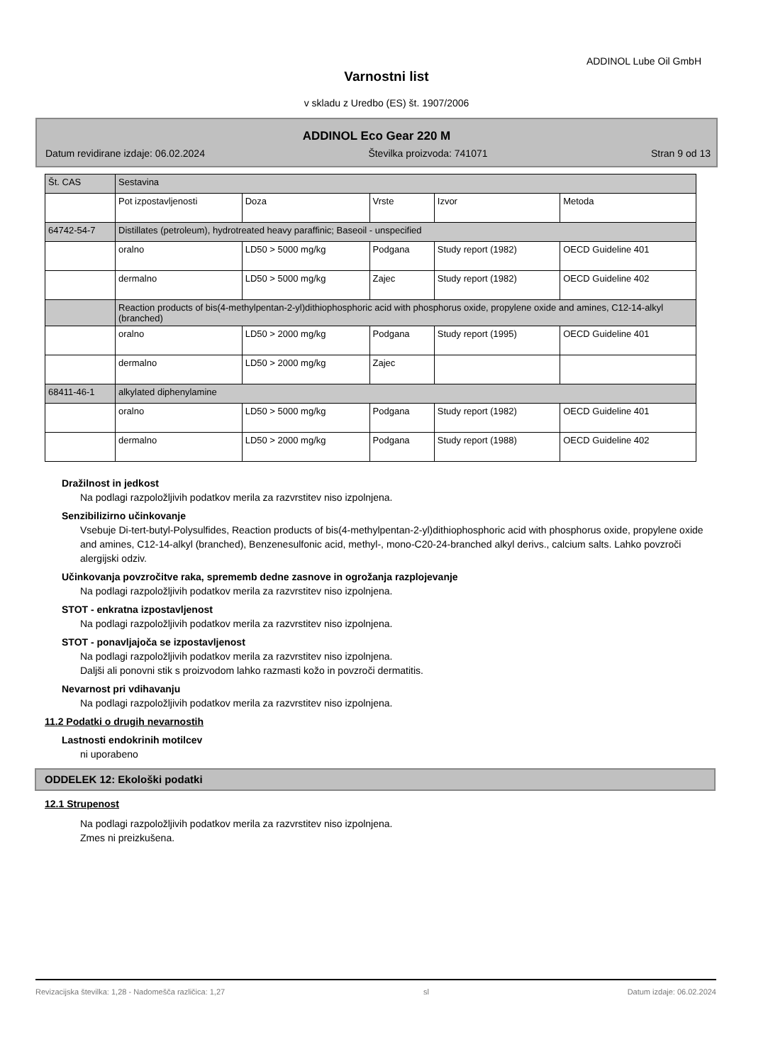ADDINOL Lube Oil GmbH
Varnostni list
v skladu z Uredbo (ES) št. 1907/2006
ADDINOL Eco Gear 220 M
Datum revidirane izdaje: 06.02.2024 Številka proizvoda: 741071 Stran 9 od 13
| Št. CAS | Sestavina | | | | | |
| | | Pot izpostavljenosti | Doza | Vrste | Izvor | Metoda |
| 64742-54-7 | Distillates (petroleum), hydrotreated heavy paraffinic; Baseoil - unspecified | | | | | |
| | oralno | LD50 > 5000 mg/kg | Podgana | Study report (1982) | OECD Guideline 401 | |
| | dermalno | LD50 > 5000 mg/kg | Zajec | Study report (1982) | OECD Guideline 402 | |
| | Reaction products of bis(4-methylpentan-2-yl)dithiophosphoric acid with phosphorus oxide, propylene oxide and amines, C12-14-alkyl (branched) | | | | | |
| | oralno | LD50 > 2000 mg/kg | Podgana | Study report (1995) | OECD Guideline 401 | |
| | dermalno | LD50 > 2000 mg/kg | Zajec | | | |
| 68411-46-1 | alkylated diphenylamine | | | | | |
| | oralno | LD50 > 5000 mg/kg | Podgana | Study report (1982) | OECD Guideline 401 | |
| | dermalno | LD50 > 2000 mg/kg | Podgana | Study report (1988) | OECD Guideline 402 | |
Dražilnost in jedkost
Na podlagi razpoložljivih podatkov merila za razvrstitev niso izpolnjena.
Senzibilizirno učinkovanje
Vsebuje Di-tert-butyl-Polysulfides, Reaction products of bis(4-methylpentan-2-yl)dithiophosphoric acid with phosphorus oxide, propylene oxide and amines, C12-14-alkyl (branched), Benzenesulfonic acid, methyl-, mono-C20-24-branched alkyl derivs., calcium salts. Lahko povzroči alergijski odziv.
Učinkovanja povzročitve raka, sprememb dedne zasnove in ogrožanja razplojevanje
Na podlagi razpoložljivih podatkov merila za razvrstitev niso izpolnjena.
STOT - enkratna izpostavljenost
Na podlagi razpoložljivih podatkov merila za razvrstitev niso izpolnjena.
STOT - ponavljajoča se izpostavljenost
Na podlagi razpoložljivih podatkov merila za razvrstitev niso izpolnjena.
Daljši ali ponovni stik s proizvodom lahko razmasti kožo in povzroči dermatitis.
Nevarnost pri vdihavanju
Na podlagi razpoložljivih podatkov merila za razvrstitev niso izpolnjena.
11.2 Podatki o drugih nevarnostih
Lastnosti endokrinih motilcev
ni uporabeno
ODDELEK 12: Ekološki podatki
12.1 Strupenost
Na podlagi razpoložljivih podatkov merila za razvrstitev niso izpolnjena.
Zmes ni preizkušena.
Revizacijska številka: 1,28 - Nadomešča različica: 1,27 sl Datum izdaje: 06.02.2024